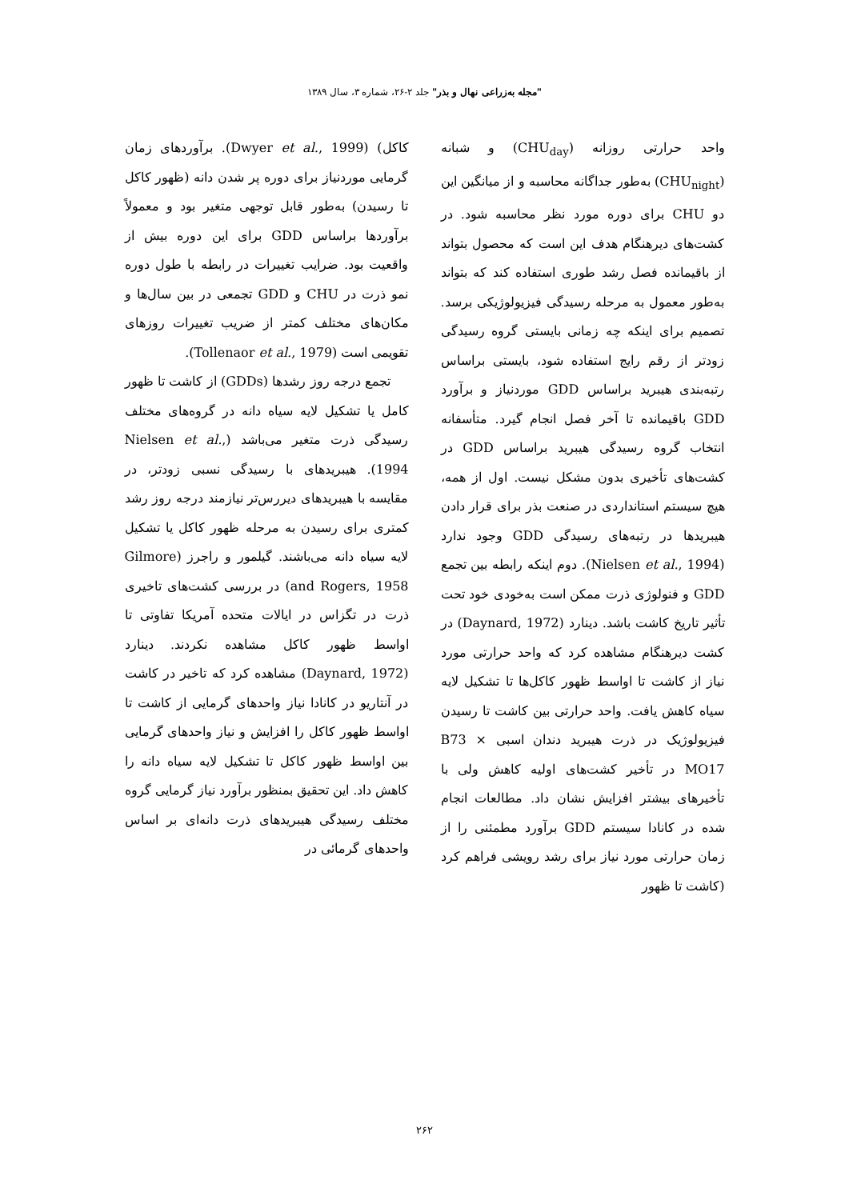"مجله به‌زراعی نهال و بذر" جلد ۲-۲۶، شماره ۳، سال ۱۳۸۹
واحد حرارتی روزانه (CHU<sub>day</sub>) و شبانه (CHU<sub>night</sub>) به‌طور جداگانه محاسبه و از میانگین این دو CHU برای دوره مورد نظر محاسبه شود. در کشت‌های دیرهنگام هدف این است که محصول بتواند از باقیمانده فصل رشد طوری استفاده کند که بتواند به‌طور معمول به مرحله رسیدگی فیزیولوژیکی برسد. تصمیم برای اینکه چه زمانی بایستی گروه رسیدگی زودتر از رقم رایج استفاده شود، بایستی براساس رتبه‌بندی هیبرید براساس GDD موردنیاز و برآورد GDD باقیمانده تا آخر فصل انجام گیرد. متأسفانه انتخاب گروه رسیدگی هیبرید براساس GDD در کشت‌های تأخیری بدون مشکل نیست. اول از همه، هیچ سیستم استانداردی در صنعت بذر برای قرار دادن هیبریدها در رتبه‌های رسیدگی GDD وجود ندارد (Nielsen et al., 1994). دوم اینکه رابطه بین تجمع GDD و فنولوژی ذرت ممکن است به‌خودی خود تحت تأثیر تاریخ کاشت باشد. دینارد (Daynard, 1972) در کشت دیرهنگام مشاهده کرد که واحد حرارتی مورد نیاز از کاشت تا اواسط ظهور کاکل‌ها تا تشکیل لایه سیاه کاهش یافت. واحد حرارتی بین کاشت تا رسیدن فیزیولوژیک در ذرت هیبرید دندان اسبی B73 × MO17 در تأخیر کشت‌های اولیه کاهش ولی با تأخیرهای بیشتر افزایش نشان داد. مطالعات انجام شده در کانادا سیستم GDD برآورد مطمئنی را از زمان حرارتی مورد نیاز برای رشد رویشی فراهم کرد (کاشت تا ظهور
کاکل) (Dwyer et al., 1999). برآوردهای زمان گرمایی موردنیاز برای دوره پر شدن دانه (ظهور کاکل تا رسیدن) به‌طور قابل توجهی متغیر بود و معمولاً برآوردها براساس GDD برای این دوره بیش از واقعیت بود. ضرایب تغییرات در رابطه با طول دوره نمو ذرت در CHU و GDD تجمعی در بین سال‌ها و مکان‌های مختلف کمتر از ضریب تغییرات روزهای تقویمی است (Tollenaor et al., 1979).
تجمع درجه روز رشدها (GDDs) از کاشت تا ظهور کامل یا تشکیل لایه سیاه دانه در گروه‌های مختلف رسیدگی ذرت متغیر می‌باشد (Nielsen et al., 1994). هیبریدهای با رسیدگی نسبی زودتر، در مقایسه با هیبریدهای دیررس‌تر نیازمند درجه روز رشد کمتری برای رسیدن به مرحله ظهور کاکل یا تشکیل لایه سیاه دانه می‌باشند. گیلمور و راجرز (Gilmore and Rogers, 1958) در بررسی کشت‌های تاخیری ذرت در تگزاس در ایالات متحده آمریکا تفاوتی تا اواسط ظهور کاکل مشاهده نکردند. دینارد (Daynard, 1972) مشاهده کرد که تاخیر در کاشت در آنتاریو در کانادا نیاز واحدهای گرمایی از کاشت تا اواسط ظهور کاکل را افزایش و نیاز واحدهای گرمایی بین اواسط ظهور کاکل تا تشکیل لایه سیاه دانه را کاهش داد. این تحقیق بمنظور برآورد نیاز گرمایی گروه مختلف رسیدگی هیبریدهای ذرت دانه‌ای بر اساس واحدهای گرمائی در
۲۶۲